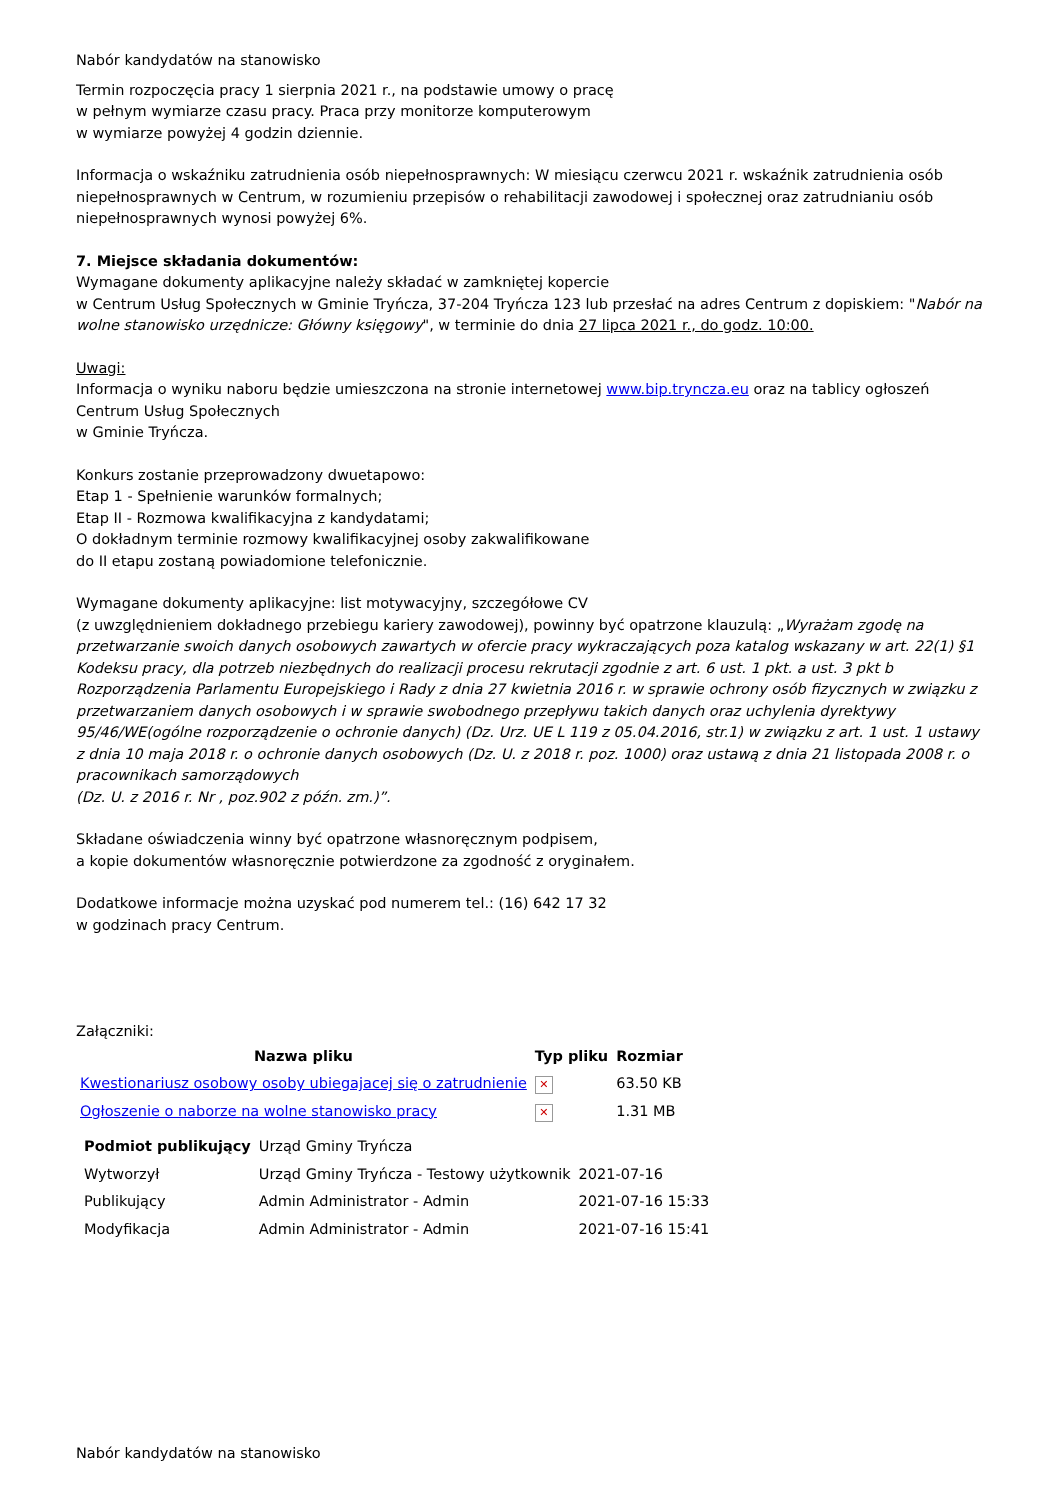Nabór kandydatów na stanowisko
Termin rozpoczęcia pracy 1 sierpnia 2021 r., na podstawie umowy o pracę
w pełnym wymiarze czasu pracy. Praca przy monitorze komputerowym
w wymiarze powyżej 4 godzin dziennie.
Informacja o wskaźniku zatrudnienia osób niepełnosprawnych: W miesiącu czerwcu 2021 r. wskaźnik zatrudnienia osób niepełnosprawnych w Centrum, w rozumieniu przepisów o rehabilitacji zawodowej i społecznej oraz zatrudnianiu osób niepełnosprawnych wynosi powyżej 6%.
7. Miejsce składania dokumentów:
Wymagane dokumenty aplikacyjne należy składać w zamkniętej kopercie
w Centrum Usług Społecznych w Gminie Tryńcza, 37-204 Tryńcza 123 lub przesłać na adres Centrum z dopiskiem: "Nabór na wolne stanowisko urzędnicze: Główny księgowy", w terminie do dnia 27 lipca 2021 r., do godz. 10:00.
Uwagi:
Informacja o wyniku naboru będzie umieszczona na stronie internetowej www.bip.tryncza.eu oraz na tablicy ogłoszeń Centrum Usług Społecznych
w Gminie Tryńcza.
Konkurs zostanie przeprowadzony dwuetapowo:
Etap 1 - Spełnienie warunków formalnych;
Etap II - Rozmowa kwalifikacyjna z kandydatami;
O dokładnym terminie rozmowy kwalifikacyjnej osoby zakwalifikowane
do II etapu zostaną powiadomione telefonicznie.
Wymagane dokumenty aplikacyjne: list motywacyjny, szczegółowe CV
(z uwzględnieniem dokładnego przebiegu kariery zawodowej), powinny być opatrzone klauzulą: „Wyrażam zgodę na przetwarzanie swoich danych osobowych zawartych w ofercie pracy wykraczających poza katalog wskazany w art. 22(1) §1 Kodeksu pracy, dla potrzeb niezbędnych do realizacji procesu rekrutacji zgodnie z art. 6 ust. 1 pkt. a ust. 3 pkt b Rozporządzenia Parlamentu Europejskiego i Rady z dnia 27 kwietnia 2016 r. w sprawie ochrony osób fizycznych w związku z przetwarzaniem danych osobowych i w sprawie swobodnego przepływu takich danych oraz uchylenia dyrektywy 95/46/WE(ogólne rozporządzenie o ochronie danych) (Dz. Urz. UE L 119 z 05.04.2016, str.1) w związku z art. 1 ust. 1 ustawy z dnia 10 maja 2018 r. o ochronie danych osobowych (Dz. U. z 2018 r. poz. 1000) oraz ustawą z dnia 21 listopada 2008 r. o pracownikach samorządowych
(Dz. U. z 2016 r. Nr , poz.902 z późn. zm.)”.
Składane oświadczenia winny być opatrzone własnoręcznym podpisem,
a kopie dokumentów własnoręcznie potwierdzone za zgodność z oryginałem.
Dodatkowe informacje można uzyskać pod numerem tel.: (16) 642 17 32
w godzinach pracy Centrum.
Załączniki:
| Nazwa pliku | Typ pliku | Rozmiar |
| --- | --- | --- |
| Kwestionariusz osobowy osoby ubiegajacej się o zatrudnienie | ✕ | 63.50 KB |
| Ogłoszenie o naborze na wolne stanowisko pracy | ✕ | 1.31 MB |
| Podmiot publikujący | Urząd Gminy Tryńcza | |
| Wytworzył | Urząd Gminy Tryńcza - Testowy użytkownik | 2021-07-16 |
| Publikujący | Admin Administrator - Admin | 2021-07-16 15:33 |
| Modyfikacja | Admin Administrator - Admin | 2021-07-16 15:41 |
Nabór kandydatów na stanowisko